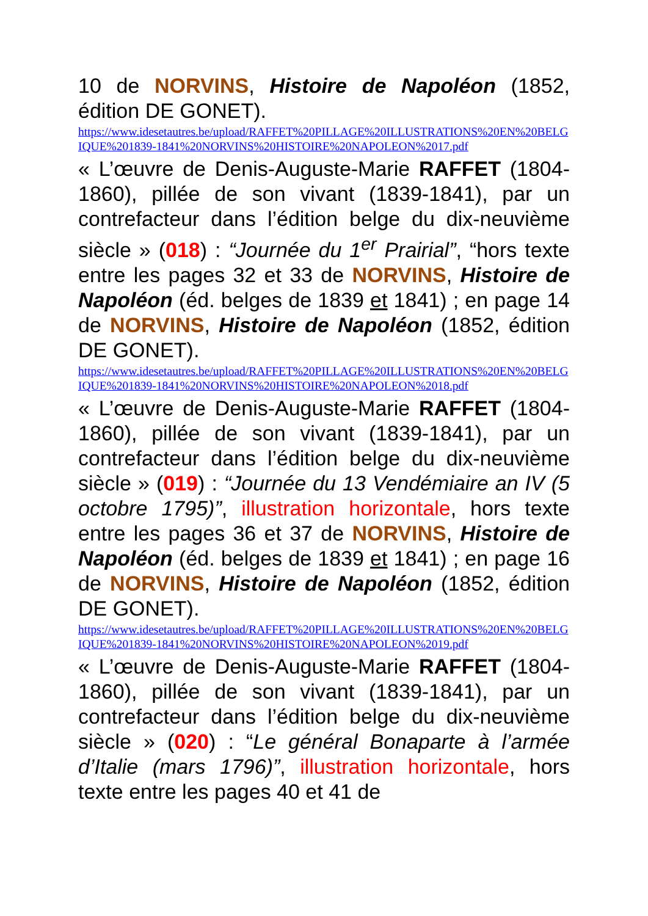10 de NORVINS, Histoire de Napoléon (1852, édition DE GONET).
https://www.idesetautres.be/upload/RAFFET%20PILLAGE%20ILLUSTRATIONS%20EN%20BELGIQUE%201839-1841%20NORVINS%20HISTOIRE%20NAPOLEON%2017.pdf
« L’œuvre de Denis-Auguste-Marie RAFFET (1804-1860), pillée de son vivant (1839-1841), par un contrefacteur dans l’édition belge du dix-neuvième siècle » (018) : “Journée du 1<sup>er</sup> Prairial”, “hors texte entre les pages 32 et 33 de NORVINS, Histoire de Napoléon (éd. belges de 1839 et 1841) ; en page 14 de NORVINS, Histoire de Napoléon (1852, édition DE GONET).
https://www.idesetautres.be/upload/RAFFET%20PILLAGE%20ILLUSTRATIONS%20EN%20BELGIQUE%201839-1841%20NORVINS%20HISTOIRE%20NAPOLEON%2018.pdf
« L’œuvre de Denis-Auguste-Marie RAFFET (1804-1860), pillée de son vivant (1839-1841), par un contrefacteur dans l’édition belge du dix-neuvième siècle » (019) : “Journée du 13 Vendémiaire an IV (5 octobre 1795)”, illustration horizontale, hors texte entre les pages 36 et 37 de NORVINS, Histoire de Napoléon (éd. belges de 1839 et 1841) ; en page 16 de NORVINS, Histoire de Napoléon (1852, édition DE GONET).
https://www.idesetautres.be/upload/RAFFET%20PILLAGE%20ILLUSTRATIONS%20EN%20BELGIQUE%201839-1841%20NORVINS%20HISTOIRE%20NAPOLEON%2019.pdf
« L’œuvre de Denis-Auguste-Marie RAFFET (1804-1860), pillée de son vivant (1839-1841), par un contrefacteur dans l’édition belge du dix-neuvième siècle » (020) : “Le général Bonaparte à l’armée d’Italie (mars 1796)”, illustration horizontale, hors texte entre les pages 40 et 41 de